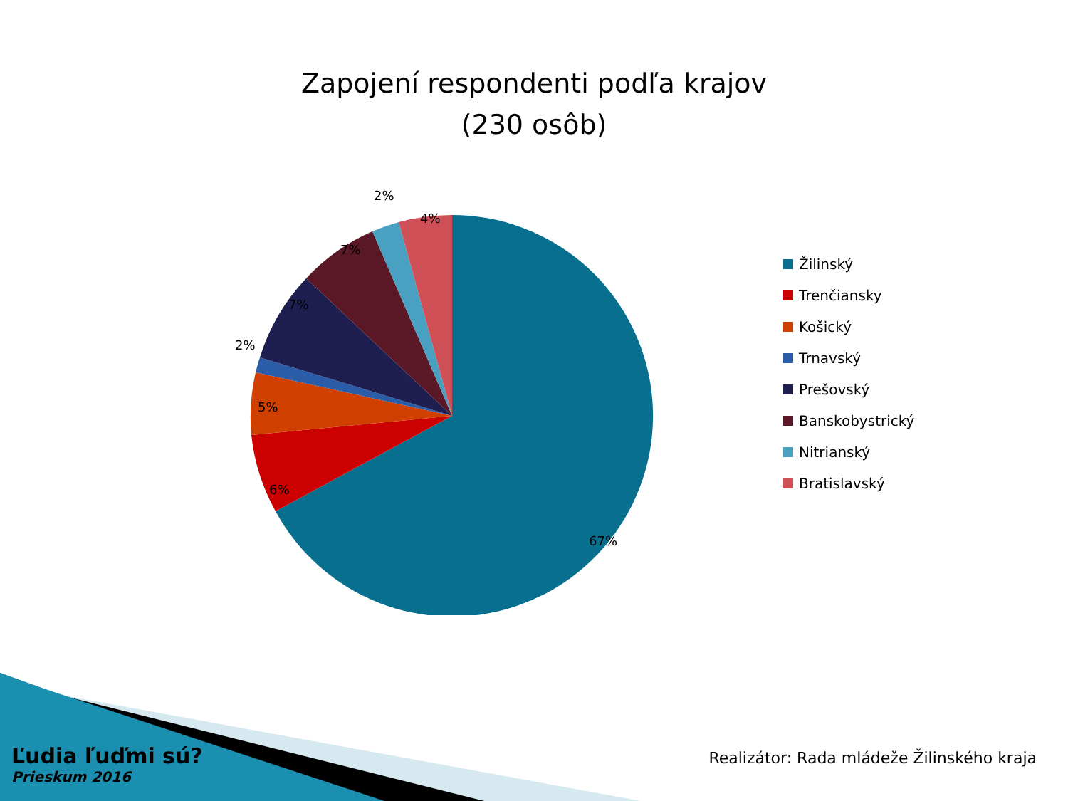Zapojení respondenti podľa krajov
(230 osôb)
67%
6%
5%
2%
7%
7%
2%
4%
Žilinský
Trenčiansky
Košický
Trnavský
Prešovský
Banskobystrický
Nitrianský
Bratislavský
Ľudia ľuďmi sú?
Prieskum 2016
Realizátor: Rada mládeže Žilinského kraja